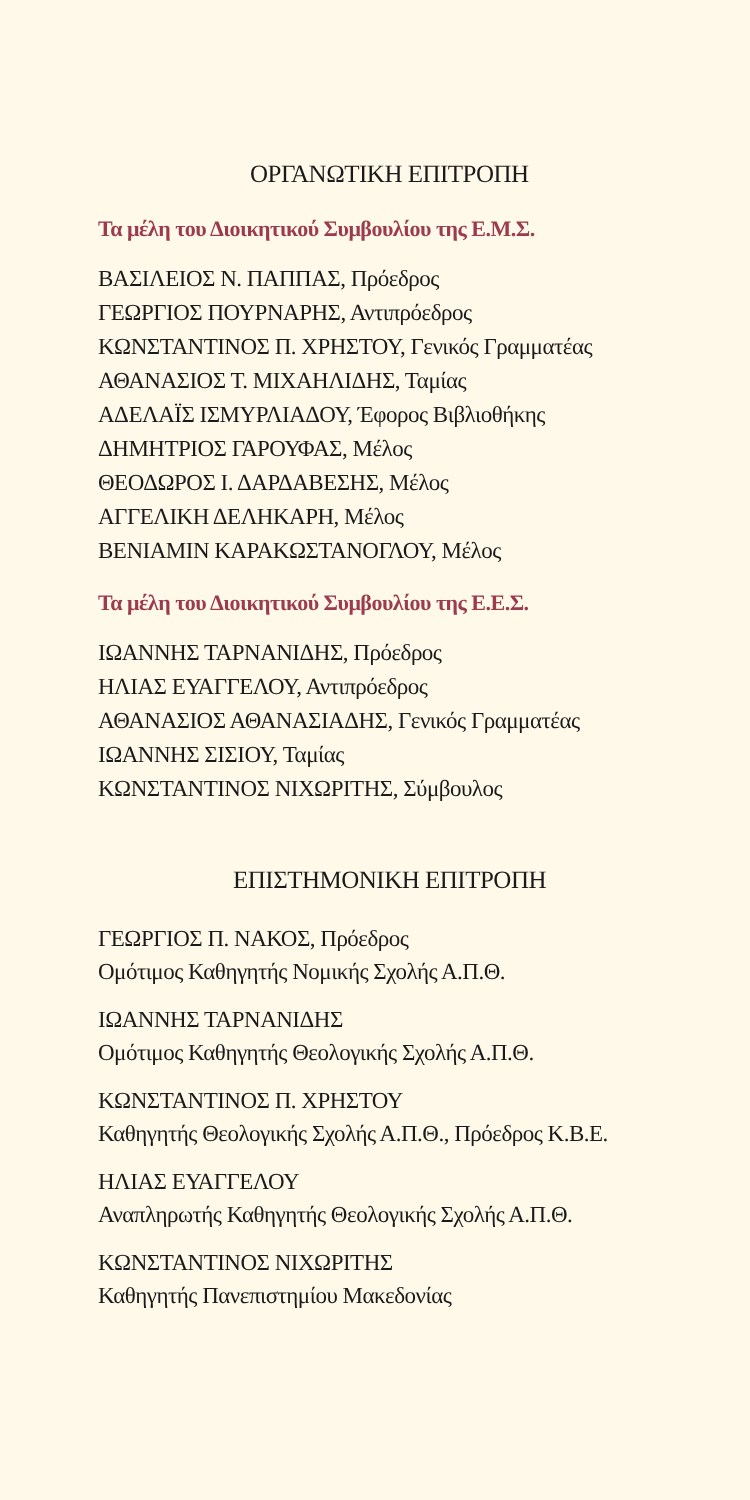ΟΡΓΑΝΩΤΙΚΗ ΕΠΙΤΡΟΠΗ
Τα μέλη του Διοικητικού Συμβουλίου της Ε.Μ.Σ.
ΒΑΣΙΛΕΙΟΣ Ν. ΠΑΠΠΑΣ, Πρόεδρος
ΓΕΩΡΓΙΟΣ ΠΟΥΡΝΑΡΗΣ, Αντιπρόεδρος
ΚΩΝΣΤΑΝΤΙΝΟΣ Π. ΧΡΗΣΤΟΥ, Γενικός Γραμματέας
ΑΘΑΝΑΣΙΟΣ Τ. ΜΙΧΑΗΛΙΔΗΣ, Ταμίας
ΑΔΕΛΑΪΣ ΙΣΜΥΡΛΙΑΔΟΥ, Έφορος Βιβλιοθήκης
ΔΗΜΗΤΡΙΟΣ ΓΑΡΟΥΦΑΣ, Μέλος
ΘΕΟΔΩΡΟΣ Ι. ΔΑΡΔΑΒΕΣΗΣ, Μέλος
ΑΓΓΕΛΙΚΗ ΔΕΛΗΚΑΡΗ, Μέλος
ΒΕΝΙΑΜΙΝ ΚΑΡΑΚΩΣΤΑΝΟΓΛΟΥ, Μέλος
Τα μέλη του Διοικητικού Συμβουλίου της Ε.Ε.Σ.
ΙΩΑΝΝΗΣ ΤΑΡΝΑΝΙΔΗΣ, Πρόεδρος
ΗΛΙΑΣ ΕΥΑΓΓΕΛΟΥ, Αντιπρόεδρος
ΑΘΑΝΑΣΙΟΣ ΑΘΑΝΑΣΙΑΔΗΣ, Γενικός Γραμματέας
ΙΩΑΝΝΗΣ ΣΙΣΙΟΥ, Ταμίας
ΚΩΝΣΤΑΝΤΙΝΟΣ ΝΙΧΩΡΙΤΗΣ, Σύμβουλος
ΕΠΙΣΤΗΜΟΝΙΚΗ ΕΠΙΤΡΟΠΗ
ΓΕΩΡΓΙΟΣ Π. ΝΑΚΟΣ, Πρόεδρος
Ομότιμος Καθηγητής Νομικής Σχολής Α.Π.Θ.
ΙΩΑΝΝΗΣ ΤΑΡΝΑΝΙΔΗΣ
Ομότιμος Καθηγητής Θεολογικής Σχολής Α.Π.Θ.
ΚΩΝΣΤΑΝΤΙΝΟΣ Π. ΧΡΗΣΤΟΥ
Καθηγητής Θεολογικής Σχολής Α.Π.Θ., Πρόεδρος Κ.Β.Ε.
ΗΛΙΑΣ ΕΥΑΓΓΕΛΟΥ
Αναπληρωτής Καθηγητής Θεολογικής Σχολής Α.Π.Θ.
ΚΩΝΣΤΑΝΤΙΝΟΣ ΝΙΧΩΡΙΤΗΣ
Καθηγητής Πανεπιστημίου Μακεδονίας